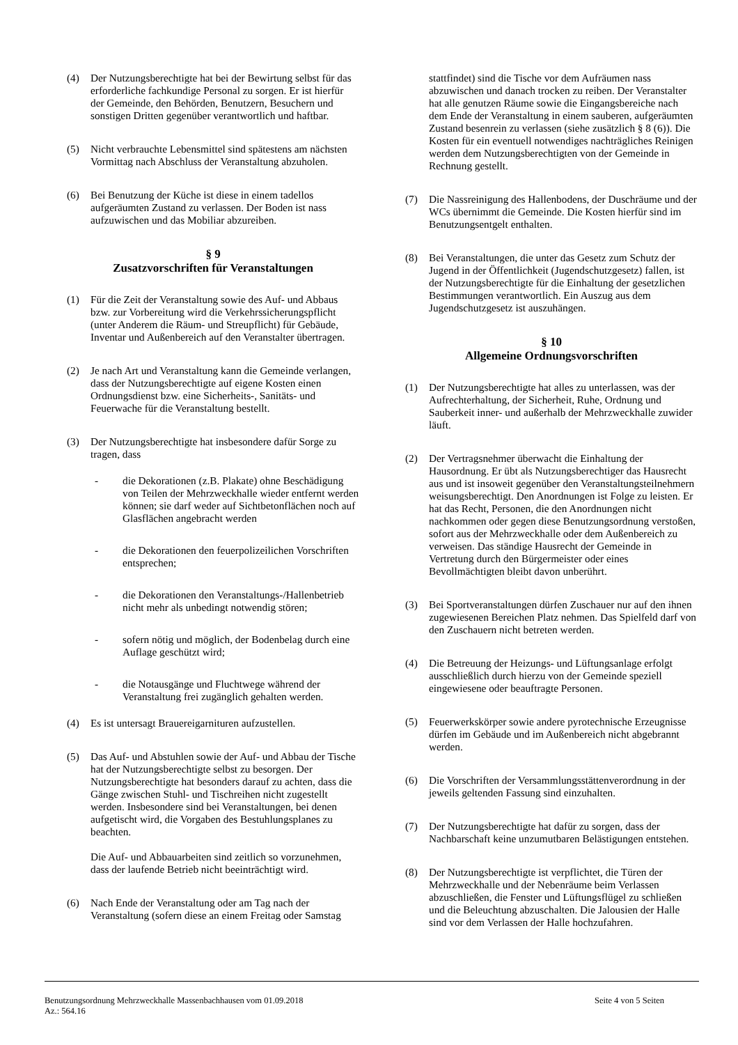(4) Der Nutzungsberechtigte hat bei der Bewirtung selbst für das erforderliche fachkundige Personal zu sorgen. Er ist hierfür der Gemeinde, den Behörden, Benutzern, Besuchern und sonstigen Dritten gegenüber verantwortlich und haftbar.
(5) Nicht verbrauchte Lebensmittel sind spätestens am nächsten Vormittag nach Abschluss der Veranstaltung abzuholen.
(6) Bei Benutzung der Küche ist diese in einem tadellos aufgeräumten Zustand zu verlassen. Der Boden ist nass aufzuwischen und das Mobiliar abzureiben.
§ 9
Zusatzvorschriften für Veranstaltungen
(1) Für die Zeit der Veranstaltung sowie des Auf- und Abbaus bzw. zur Vorbereitung wird die Verkehrssicherungspflicht (unter Anderem die Räum- und Streupflicht) für Gebäude, Inventar und Außenbereich auf den Veranstalter übertragen.
(2) Je nach Art und Veranstaltung kann die Gemeinde verlangen, dass der Nutzungsberechtigte auf eigene Kosten einen Ordnungsdienst bzw. eine Sicherheits-, Sanitäts- und Feuerwache für die Veranstaltung bestellt.
(3) Der Nutzungsberechtigte hat insbesondere dafür Sorge zu tragen, dass
- die Dekorationen (z.B. Plakate) ohne Beschädigung von Teilen der Mehrzweckhalle wieder entfernt werden können; sie darf weder auf Sichtbetonflächen noch auf Glasflächen angebracht werden
- die Dekorationen den feuerpolizeilichen Vorschriften entsprechen;
- die Dekorationen den Veranstaltungs-/Hallenbetrieb nicht mehr als unbedingt notwendig stören;
- sofern nötig und möglich, der Bodenbelag durch eine Auflage geschützt wird;
- die Notausgänge und Fluchtwege während der Veranstaltung frei zugänglich gehalten werden.
(4) Es ist untersagt Brauereigarnituren aufzustellen.
(5) Das Auf- und Abstuhlen sowie der Auf- und Abbau der Tische hat der Nutzungsberechtigte selbst zu besorgen. Der Nutzungsberechtigte hat besonders darauf zu achten, dass die Gänge zwischen Stuhl- und Tischreihen nicht zugestellt werden. Insbesondere sind bei Veranstaltungen, bei denen aufgetischt wird, die Vorgaben des Bestuhlungsplanes zu beachten.
Die Auf- und Abbauarbeiten sind zeitlich so vorzunehmen, dass der laufende Betrieb nicht beeinträchtigt wird.
(6) Nach Ende der Veranstaltung oder am Tag nach der Veranstaltung (sofern diese an einem Freitag oder Samstag
stattfindet) sind die Tische vor dem Aufräumen nass abzuwischen und danach trocken zu reiben. Der Veranstalter hat alle genutzen Räume sowie die Eingangsbereiche nach dem Ende der Veranstaltung in einem sauberen, aufgeräumten Zustand besenrein zu verlassen (siehe zusätzlich § 8 (6)). Die Kosten für ein eventuell notwendiges nachträgliches Reinigen werden dem Nutzungsberechtigten von der Gemeinde in Rechnung gestellt.
(7) Die Nassreinigung des Hallenbodens, der Duschräume und der WCs übernimmt die Gemeinde. Die Kosten hierfür sind im Benutzungsentgelt enthalten.
(8) Bei Veranstaltungen, die unter das Gesetz zum Schutz der Jugend in der Öffentlichkeit (Jugendschutzgesetz) fallen, ist der Nutzungsberechtigte für die Einhaltung der gesetzlichen Bestimmungen verantwortlich. Ein Auszug aus dem Jugendschutzgesetz ist auszuhängen.
§ 10
Allgemeine Ordnungsvorschriften
(1) Der Nutzungsberechtigte hat alles zu unterlassen, was der Aufrechterhaltung, der Sicherheit, Ruhe, Ordnung und Sauberkeit inner- und außerhalb der Mehrzweckhalle zuwider läuft.
(2) Der Vertragsnehmer überwacht die Einhaltung der Hausordnung. Er übt als Nutzungsberechtiger das Hausrecht aus und ist insoweit gegenüber den Veranstaltungsteilnehmern weisungsberechtigt. Den Anordnungen ist Folge zu leisten. Er hat das Recht, Personen, die den Anordnungen nicht nachkommen oder gegen diese Benutzungsordnung verstoßen, sofort aus der Mehrzweckhalle oder dem Außenbereich zu verweisen. Das ständige Hausrecht der Gemeinde in Vertretung durch den Bürgermeister oder eines Bevollmächtigten bleibt davon unberührt.
(3) Bei Sportveranstaltungen dürfen Zuschauer nur auf den ihnen zugewiesenen Bereichen Platz nehmen. Das Spielfeld darf von den Zuschauern nicht betreten werden.
(4) Die Betreuung der Heizungs- und Lüftungsanlage erfolgt ausschließlich durch hierzu von der Gemeinde speziell eingewiesene oder beauftragte Personen.
(5) Feuerwerkskörper sowie andere pyrotechnische Erzeugnisse dürfen im Gebäude und im Außenbereich nicht abgebrannt werden.
(6) Die Vorschriften der Versammlungsstättenverordnung in der jeweils geltenden Fassung sind einzuhalten.
(7) Der Nutzungsberechtigte hat dafür zu sorgen, dass der Nachbarschaft keine unzumutbaren Belästigungen entstehen.
(8) Der Nutzungsberechtigte ist verpflichtet, die Türen der Mehrzweckhalle und der Nebenräume beim Verlassen abzuschließen, die Fenster und Lüftungsflügel zu schließen und die Beleuchtung abzuschalten. Die Jalousien der Halle sind vor dem Verlassen der Halle hochzufahren.
Benutzungsordnung Mehrzweckhalle Massenbachhausen vom 01.09.2018 Seite 4 von 5 Seiten
Az.: 564.16